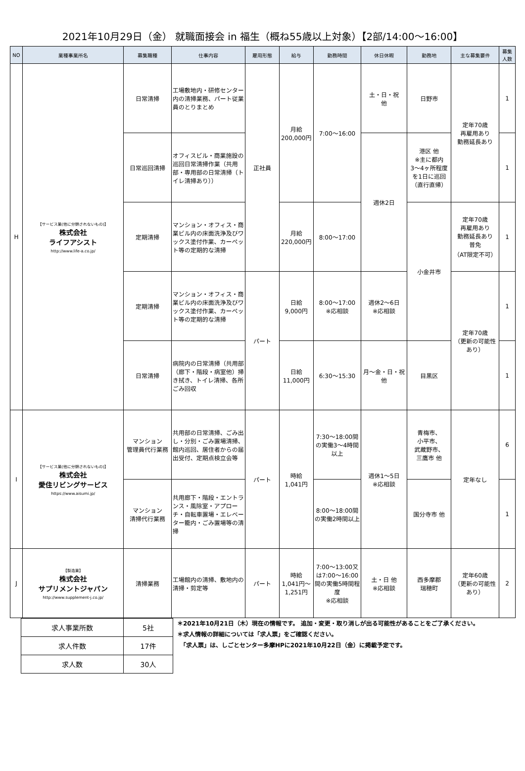2021年10月29日（金） 就職面接会 in 福生（概ね55歳以上対象）【2部/14:00～16:00】
| NO | 業種事業所名 | 募集職種 | 仕事内容 | 雇用形態 | 給与 | 勤務時間 | 休日休暇 | 勤務地 | 主な募集要件 | 募集人数 |
| --- | --- | --- | --- | --- | --- | --- | --- | --- | --- | --- |
| H | 【サービス業(他に分類されないもの)】 株式会社 ライフアシスト http://www.life-a.co.jp/ | 日常清掃 | 工場敷地内・研修センター内の清掃業務、パート従業員のとりまとめ | 正社員 | 月給 200,000円 | 7:00～16:00 | 土・日・祝 他 | 日野市 | 定年70歳 再雇用あり 勤務延長あり | 1 |
| | | 日常巡回清掃 | オフィスビル・商業施設の巡回日常清掃作業（共用部・専用部の日常清掃（トイレ清掃あり）） | | | | 週休2日 | 港区 他 ※主に都内 3～4ヶ所程度 を1日に巡回 （直行直帰） | | 1 |
| | | 定期清掃 | マンション・オフィス・商業ビル内の床面洗浄及びワックス塗付作業、カーペット等の定期的な清掃 | | 月給 220,000円 | 8:00～17:00 | | 小金井市 | 定年70歳 再雇用あり 勤務延長あり 普免 （AT限定不可） | 1 |
| | | 定期清掃 | マンション・オフィス・商業ビル内の床面洗浄及びワックス塗付作業、カーペット等の定期的な清掃 | パート | 日給 9,000円 | 8:00～17:00 ※応相談 | 週休2～6日 ※応相談 | | 定年70歳 （更新の可能性あり） | 1 |
| | | 日常清掃 | 病院内の日常清掃（共用部（廊下・階段・病室他）掃き拭き、トイレ清掃、各所ごみ回収 | | 日給 11,000円 | 6:30～15:30 | 月～金・日・祝 他 | 目黒区 | | 1 |
| I | 【サービス業(他に分類されないもの)】 株式会社 愛住リビングサービス https://www.aisumi.jp/ | マンション 管理員代行業務 | 共用部の日常清掃、ごみ出し・分別・ごみ置場清掃、館内巡回、居住者からの届出受付、定期点検立会等 | パート | 時給 1,041円 | 7:30～18:00間の実働3～4時間以上 | 週休1～5日 ※応相談 | 青梅市、 小平市、 武蔵野市、 三鷹市 他 | 定年なし | 6 |
| | | マンション 清掃代行業務 | 共用廊下・階段・エントランス・風除室・アプローチ・自転車置場・エレベーター籠内・ごみ置場等の清掃 | | | 8:00～18:00間の実働2時間以上 | | 国分寺市 他 | | 1 |
| J | 【製造業】 株式会社 サプリメントジャパン http://www.supplement-j.co.jp/ | 清掃業務 | 工場館内の清掃、敷地内の清掃・剪定等 | パート | 時給 1,041円～ 1,251円 | 7:00～13:00又は7:00～16:00間の実働5時間程度 ※応相談 | 土・日 他 ※応相談 | 西多摩郡 瑞穂町 | 定年60歳 （更新の可能性あり） | 2 |
| 求人事業所数 | 5社 |
| 求人件数 | 17件 |
| 求人数 | 30人 |
＊2021年10月21日（木）現在の情報です。 追加・変更・取り消しが出る可能性があることをご了承ください。
＊求人情報の詳細については「求人票」をご確認ください。
　「求人票」は、しごとセンター多摩HPに2021年10月22日（金）に掲載予定です。